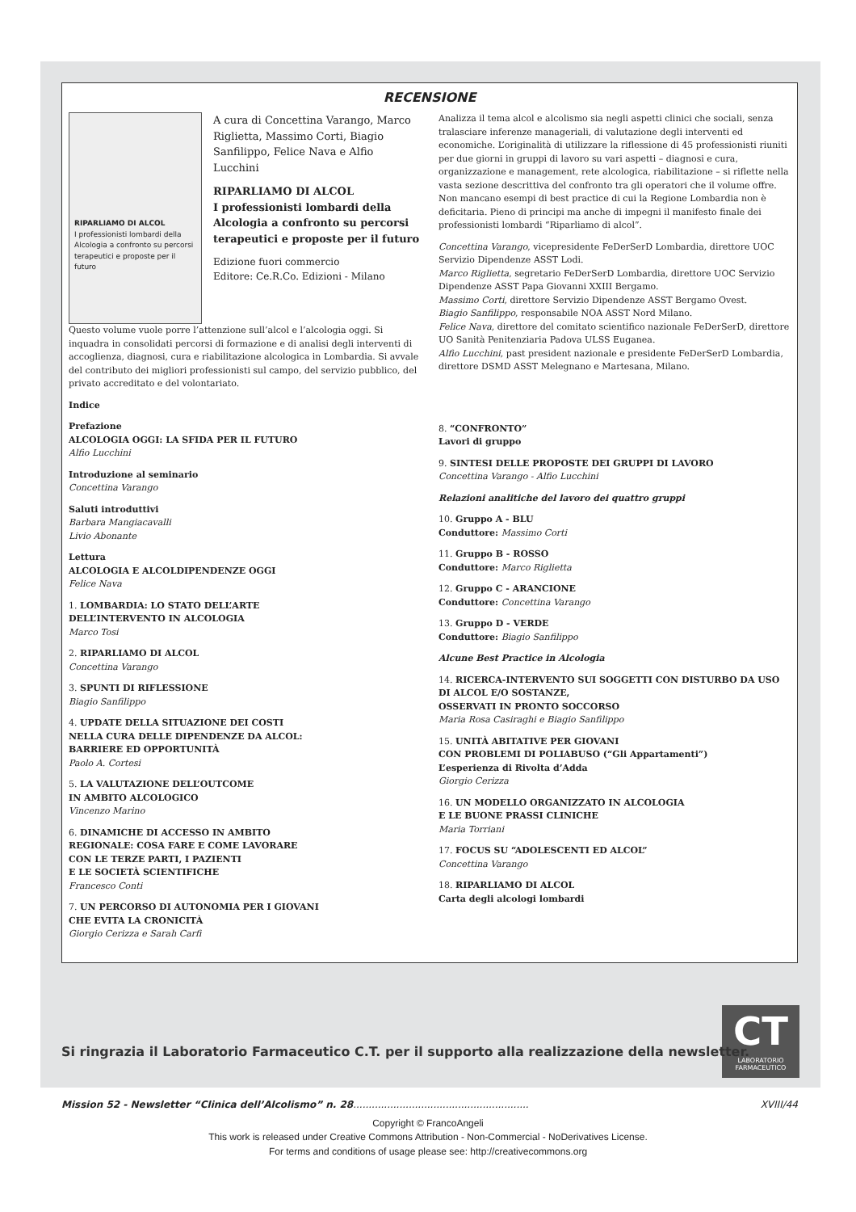RECENSIONE
RIPARLIAMO DI ALCOL
I professionisti lombardi della Alcologia a confronto su percorsi terapeutici e proposte per il futuro
A cura di Concettina Varango, Marco Riglietta, Massimo Corti, Biagio Sanfilippo, Felice Nava e Alfio Lucchini
RIPARLIAMO DI ALCOL
I professionisti lombardi della Alcologia a confronto su percorsi terapeutici e proposte per il futuro
Edizione fuori commercio
Editore: Ce.R.Co. Edizioni - Milano
Questo volume vuole porre l’attenzione sull’alcol e l’alcologia oggi. Si inquadra in consolidati percorsi di formazione e di analisi degli interventi di accoglienza, diagnosi, cura e riabilitazione alcologica in Lombardia. Si avvale del contributo dei migliori professionisti sul campo, del servizio pubblico, del privato accreditato e del volontariato.
Indice
Prefazione
ALCOLOGIA OGGI: LA SFIDA PER IL FUTURO
Alfio Lucchini
Introduzione al seminario
Concettina Varango
Saluti introduttivi
Barbara Mangiacavalli
Livio Abonante
Lettura
ALCOLOGIA E ALCOLDIPENDENZE OGGI
Felice Nava
1. LOMBARDIA: LO STATO DELL’ARTE
DELL’INTERVENTO IN ALCOLOGIA
Marco Tosi
2. RIPARLIAMO DI ALCOL
Concettina Varango
3. SPUNTI DI RIFLESSIONE
Biagio Sanfilippo
4. UPDATE DELLA SITUAZIONE DEI COSTI
NELLA CURA DELLE DIPENDENZE DA ALCOL:
BARRIERE ED OPPORTUNITÀ
Paolo A. Cortesi
5. LA VALUTAZIONE DELL’OUTCOME
IN AMBITO ALCOLOGICO
Vincenzo Marino
6. DINAMICHE DI ACCESSO IN AMBITO
REGIONALE: COSA FARE E COME LAVORARE
CON LE TERZE PARTI, I PAZIENTI
E LE SOCIETÀ SCIENTIFICHE
Francesco Conti
7. UN PERCORSO DI AUTONOMIA PER I GIOVANI
CHE EVITA LA CRONICITÀ
Giorgio Cerizza e Sarah Carfi
Analizza il tema alcol e alcolismo sia negli aspetti clinici che sociali, senza tralasciare inferenze manageriali, di valutazione degli interventi ed economiche. L’originalità di utilizzare la riflessione di 45 professionisti riuniti per due giorni in gruppi di lavoro su vari aspetti – diagnosi e cura, organizzazione e management, rete alcologica, riabilitazione – si riflette nella vasta sezione descrittiva del confronto tra gli operatori che il volume offre. Non mancano esempi di best practice di cui la Regione Lombardia non è deficitaria. Pieno di principi ma anche di impegni il manifesto finale dei professionisti lombardi “Riparliamo di alcol”.
Concettina Varango, vicepresidente FeDerSerD Lombardia, direttore UOC Servizio Dipendenze ASST Lodi.
Marco Riglietta, segretario FeDerSerD Lombardia, direttore UOC Servizio Dipendenze ASST Papa Giovanni XXIII Bergamo.
Massimo Corti, direttore Servizio Dipendenze ASST Bergamo Ovest.
Biagio Sanfilippo, responsabile NOA ASST Nord Milano.
Felice Nava, direttore del comitato scientifico nazionale FeDerSerD, direttore UO Sanità Penitenziaria Padova ULSS Euganea.
Alfio Lucchini, past president nazionale e presidente FeDerSerD Lombardia, direttore DSMD ASST Melegnano e Martesana, Milano.
8. “CONFRONTO”
Lavori di gruppo
9. SINTESI DELLE PROPOSTE DEI GRUPPI DI LAVORO
Concettina Varango - Alfio Lucchini
Relazioni analitiche del lavoro dei quattro gruppi
10. Gruppo A - BLU
Conduttore: Massimo Corti
11. Gruppo B - ROSSO
Conduttore: Marco Riglietta
12. Gruppo C - ARANCIONE
Conduttore: Concettina Varango
13. Gruppo D - VERDE
Conduttore: Biagio Sanfilippo
Alcune Best Practice in Alcologia
14. RICERCA-INTERVENTO SUI SOGGETTI CON DISTURBO DA USO DI ALCOL E/O SOSTANZE,
OSSERVATI IN PRONTO SOCCORSO
Maria Rosa Casiraghi e Biagio Sanfilippo
15. UNITÀ ABITATIVE PER GIOVANI
CON PROBLEMI DI POLIABUSO (“Gli Appartamenti”)
L’esperienza di Rivolta d’Adda
Giorgio Cerizza
16. UN MODELLO ORGANIZZATO IN ALCOLOGIA
E LE BUONE PRASSI CLINICHE
Maria Torriani
17. FOCUS SU “ADOLESCENTI ED ALCOL”
Concettina Varango
18. RIPARLIAMO DI ALCOL
Carta degli alcologi lombardi
CT
LABORATORIO
FARMACEUTICO
Si ringrazia il Laboratorio Farmaceutico C.T. per il supporto alla realizzazione della newsletter.
Mission 52 - Newsletter “Clinica dell’Alcolismo” n. 28......................................................... XVIII/44
Copyright © FrancoAngeli
This work is released under Creative Commons Attribution - Non-Commercial - NoDerivatives License.
For terms and conditions of usage please see: http://creativecommons.org